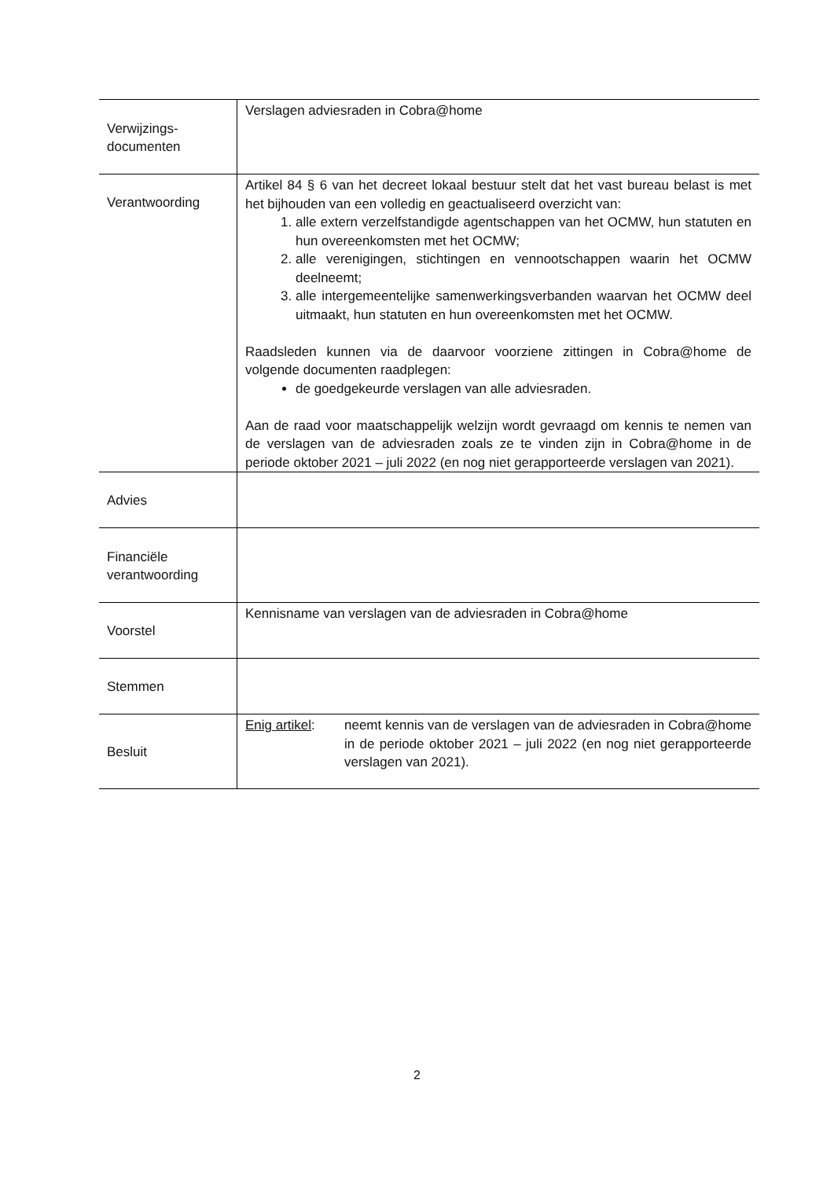| Verwijzings- documenten | Verslagen adviesraden in Cobra@home |
| Verantwoording | Artikel 84 § 6 van het decreet lokaal bestuur stelt dat het vast bureau belast is met het bijhouden van een volledig en geactualiseerd overzicht van: 1. alle extern verzelfstandigde agentschappen van het OCMW, hun statuten en hun overeenkomsten met het OCMW; 2. alle verenigingen, stichtingen en vennootschappen waarin het OCMW deelneemt; 3. alle intergemeentelijke samenwerkingsverbanden waarvan het OCMW deel uitmaakt, hun statuten en hun overeenkomsten met het OCMW. Raadsleden kunnen via de daarvoor voorziene zittingen in Cobra@home de volgende documenten raadplegen: de goedgekeurde verslagen van alle adviesraden. Aan de raad voor maatschappelijk welzijn wordt gevraagd om kennis te nemen van de verslagen van de adviesraden zoals ze te vinden zijn in Cobra@home in de periode oktober 2021 – juli 2022 (en nog niet gerapporteerde verslagen van 2021). |
| Advies | |
| Financiële verantwoording | |
| Voorstel | Kennisname van verslagen van de adviesraden in Cobra@home |
| Stemmen | |
| Besluit | Enig artikel : neemt kennis van de verslagen van de adviesraden in Cobra@home in de periode oktober 2021 – juli 2022 (en nog niet gerapporteerde verslagen van 2021). |
2